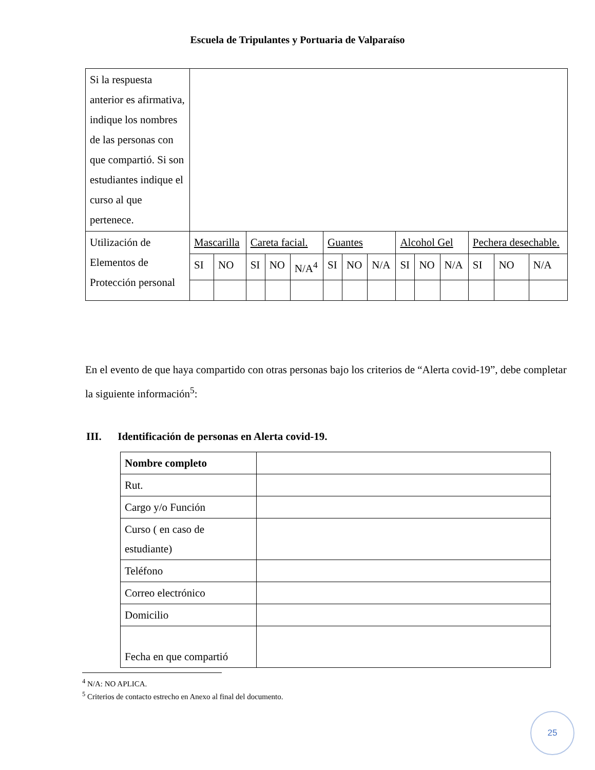Escuela de Tripulantes y Portuaria de Valparaíso
| Si la respuesta anterior es afirmativa, indique los nombres de las personas con que compartió. Si son estudiantes indique el curso al que pertenece. | | | | | | | | | | | | | | |
| Utilización de Elementos de Protección personal | Mascarilla | | Careta facial. | | | Guantes | | | Alcohol Gel | | | Pechera desechable. | | |
| | SI | NO | SI | NO | N/A<sup>4</sup> | SI | NO | N/A | SI | NO | N/A | SI | NO | N/A |
En el evento de que haya compartido con otras personas bajo los criterios de “Alerta covid-19”, debe completar la siguiente información<sup>5</sup>:
III. Identificación de personas en Alerta covid-19.
| Nombre completo | |
| Rut. | |
| Cargo y/o Función | |
| Curso ( en caso de estudiante) | |
| Teléfono | |
| Correo electrónico | |
| Domicilio | |
| Fecha en que compartió | |
<sup>4</sup> N/A: NO APLICA.
<sup>5</sup> Criterios de contacto estrecho en Anexo al final del documento.
25